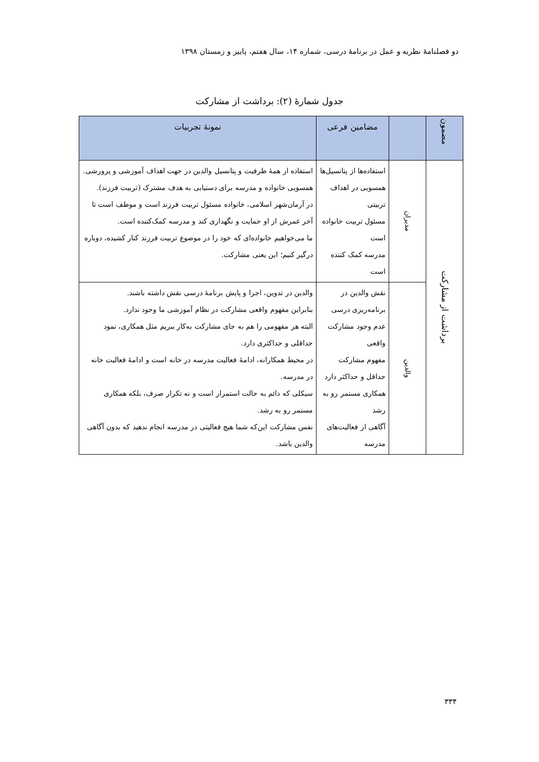دو فصلنامهٔ نظریه و عمل در برنامهٔ درسی، شماره ۱۴، سال هفتم، پاییز و زمستان ۱۳۹۸
جدول شمارهٔ (۲): برداشت از مشارکت
| مضمون | | مضامین فرعی | نمونهٔ تجربیات |
| --- | --- | --- | --- |
| برداشت از مشارکت | مدیران | استفاده‌ها از پتانسیل‌ها همسویی در اهداف تربیتی مسئول تربیت خانواده است مدرسه کمک کننده است | استفاده از همهٔ ظرفیت و پتانسیل والدین در جهت اهداف آموزشی و پرورشی. همسویی خانواده و مدرسه برای دستیابی به هدف مشترک (تربیت فرزند). در آرمان‌شهر اسلامی، خانواده مسئول تربیت فرزند است و موظف است تا آخر عمرش از او حمایت و نگهداری کند و مدرسه کمک‌کننده است. ما می‌خواهیم خانواده‌ای که خود را در موضوع تربیت فرزند کنار کشیده، دوباره درگیر کنیم؛ این یعنی مشارکت. |
| | والدین | نقش والدین در برنامه‌ریزی درسی عدم وجود مشارکت واقعی مفهوم مشارکت حداقل و حداکثر دارد همکاری مستمر رو به رشد آگاهی از فعالیت‌های مدرسه | والدین در تدوین، اجرا و پایش برنامهٔ درسی نقش داشته باشند. بنابراین مفهوم واقعی مشارکت در نظام آموزشی ما وجود ندارد. البته هر مفهومی را هم به جای مشارکت به‌کار ببریم مثل همکاری، نمود حداقلی و حداکثری دارد. در محیط همکارانه، ادامهٔ فعالیت مدرسه در خانه است و ادامهٔ فعالیت خانه در مدرسه. سیکلی که دائم به حالت استمرار است و نه تکرار صرف، بلکه همکاری مستمر رو به رشد. نفس مشارکت این‌که شما هیچ فعالیتی در مدرسه انجام ندهید که بدون آگاهی والدین باشد. |
۳۳۴